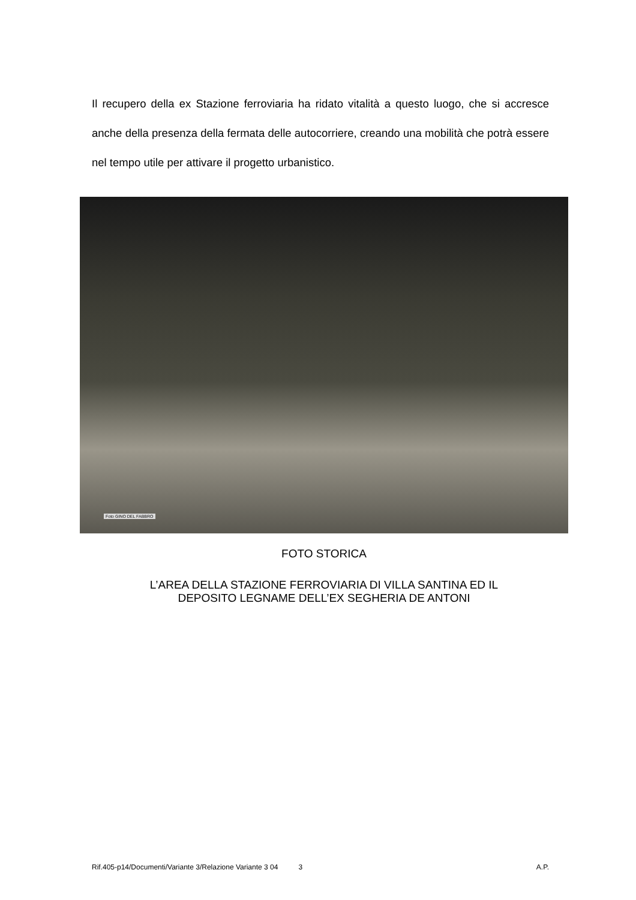Il recupero della ex Stazione ferroviaria ha ridato vitalità a questo luogo, che si accresce anche della presenza della fermata delle autocorriere, creando una mobilità che potrà essere nel tempo utile per attivare il progetto urbanistico.
Foto GINO DEL FABBRO
FOTO STORICA
L’AREA DELLA STAZIONE FERROVIARIA DI VILLA SANTINA ED IL
DEPOSITO LEGNAME DELL’EX SEGHERIA DE ANTONI
Rif.405-p14/Documenti/Variante 3/Relazione Variante 3 04 3 A.P.